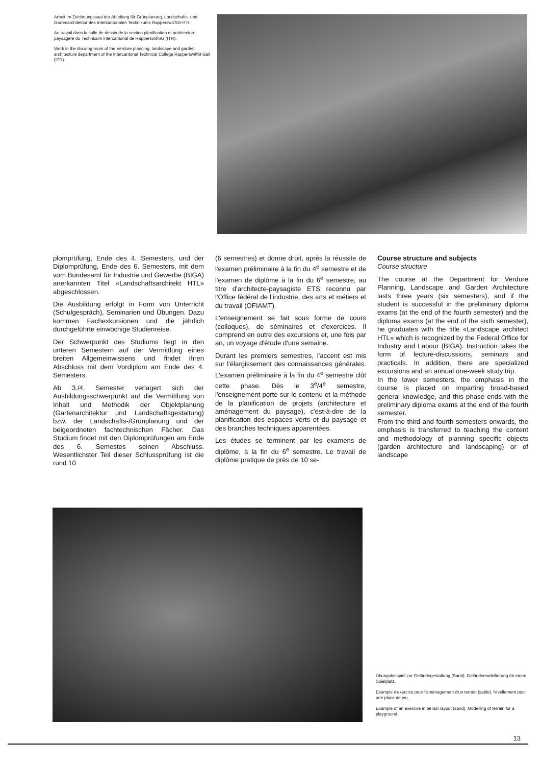Arbeit im Zeichnungssaal der Abteilung für Grünplanung, Landschafts- und Gartenarchitektur des Interkantonalen Technikums Rapperswil/SG-ITR.
Au travail dans la salle de dessin de la section planification et architecture paysagère du Technicum intercantonal de Rapperswil/SG (ITR).
Work in the drawing room of the Verdure planning, landscape and garden architecture department of the Intercantonal Technical College Rapperswil/St Gall (ITR).
plomprüfung, Ende des 4. Semesters, und der Diplomprüfung, Ende des 6. Semesters, mit dem vom Bundesamt für Industrie und Gewerbe (BIGA) anerkannten Titel «Landschaftsarchitekt HTL» abgeschlossen.
Die Ausbildung erfolgt in Form von Unterricht (Schulgespräch), Seminarien und Übungen. Dazu kommen Fachexkursionen und die jährlich durchgeführte einwöchige Studienreise.
Der Schwerpunkt des Studiums liegt in den unteren Semestern auf der Vermittlung eines breiten Allgemeinwissens und findet ihren Abschluss mit dem Vordiplom am Ende des 4. Semesters.
Ab 3./4. Semester verlagert sich der Ausbildungsschwerpunkt auf die Vermittlung von Inhalt und Methodik der Objektplanung (Gartenarchitektur und Landschaftsgestaltung) bzw. der Landschafts-/Grünplanung und der beigeordneten fachtechnischen Fächer. Das Studium findet mit den Diplomprüfungen am Ende des 6. Semestes seinen Abschluss. Wesentlichster Teil dieser Schlussprüfung ist die rund 10
(6 semestres) et donne droit, après la réussite de l'examen préliminaire à la fin du 4<sup>e</sup> semestre et de l'examen de diplôme à la fin du 6<sup>e</sup> semestre, au titre d'architecte-paysagiste ETS reconnu par l'Office fédéral de l'industrie, des arts et métiers et du travail (OFIAMT).
L'enseignement se fait sous forme de cours (colloques), de séminaires et d'exercices. Il comprend en outre des excursions et, une fois par an, un voyage d'étude d'une semaine.
Durant les premiers semestres, l'accent est mis sur l'élargissement des connaissances générales. L'examen préliminaire à la fin du 4<sup>e</sup> semestre clôt cette phase. Dès le 3<sup>e</sup>/4<sup>e</sup> semestre, l'enseignement porte sur le contenu et la méthode de la planification de projets (architecture et aménagement du paysage), c'est-à-dire de la planification des espaces verts et du paysage et des branches techniques apparentées.
Les études se terminent par les examens de diplôme, à la fin du 6<sup>e</sup> semestre. Le travail de diplôme pratique de près de 10 se-
Course structure and subjects
Course structure
The course at the Department for Verdure Planning, Landscape and Garden Architecture lasts three years (six semesters), and if the student is successful in the preliminary diploma exams (at the end of the fourth semester) and the diploma exams (at the end of the sixth semester), he graduates with the title «Landscape architect HTL» which is recognized by the Federal Office for Industry and Labour (BIGA). Instruction takes the form of lecture-discussions, seminars and practicals. In addition, there are specialized excursions and an annual one-week study trip.
In the lower semesters, the emphasis in the course is placed on imparting broad-based general knowledge, and this phase ends with the preliminary diploma exams at the end of the fourth semester.
From the third and fourth semesters onwards, the emphasis is transferred to teaching the content and methodology of planning specific objects (garden architecture and landscaping) or of landscape
Übungsbeispiel zur Geländegestaltung (Sand). Geländemodellierung für einen Spielplatz.
Exemple d'exercice pour l'aménagement d'un terrain (sable). Nivellement pour une place de jeu.
Example of an exercise in terrain layout (sand). Modelling of terrain for a playground.
13